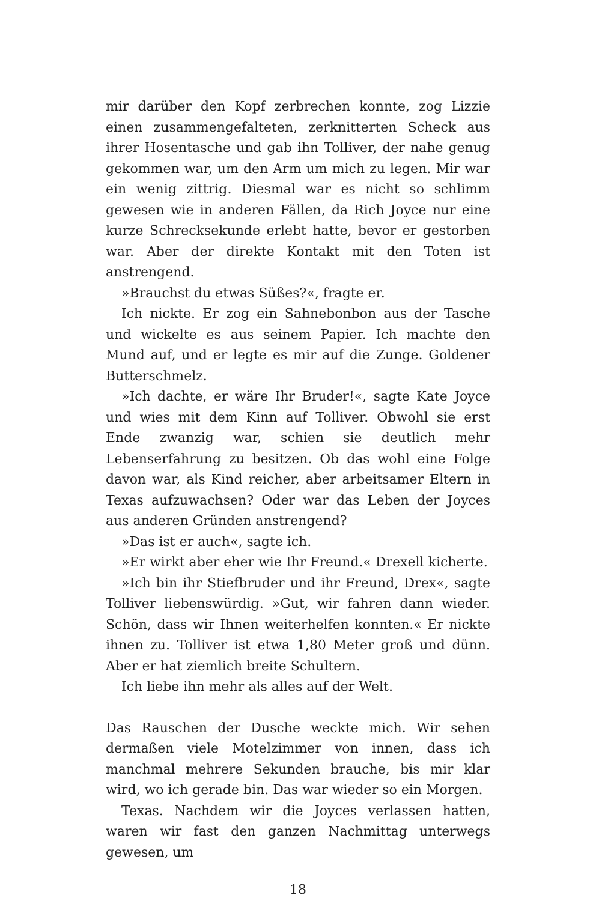mir darüber den Kopf zerbrechen konnte, zog Lizzie einen zusammengefalteten, zerknitterten Scheck aus ihrer Hosentasche und gab ihn Tolliver, der nahe genug gekommen war, um den Arm um mich zu legen. Mir war ein wenig zittrig. Diesmal war es nicht so schlimm gewesen wie in anderen Fällen, da Rich Joyce nur eine kurze Schrecksekunde erlebt hatte, bevor er gestorben war. Aber der direkte Kontakt mit den Toten ist anstrengend.
»Brauchst du etwas Süßes?«, fragte er.
Ich nickte. Er zog ein Sahnebonbon aus der Tasche und wickelte es aus seinem Papier. Ich machte den Mund auf, und er legte es mir auf die Zunge. Goldener Butterschmelz.
»Ich dachte, er wäre Ihr Bruder!«, sagte Kate Joyce und wies mit dem Kinn auf Tolliver. Obwohl sie erst Ende zwanzig war, schien sie deutlich mehr Lebenserfahrung zu besitzen. Ob das wohl eine Folge davon war, als Kind reicher, aber arbeitsamer Eltern in Texas aufzuwachsen? Oder war das Leben der Joyces aus anderen Gründen anstrengend?
»Das ist er auch«, sagte ich.
»Er wirkt aber eher wie Ihr Freund.« Drexell kicherte.
»Ich bin ihr Stiefbruder und ihr Freund, Drex«, sagte Tolliver liebenswürdig. »Gut, wir fahren dann wieder. Schön, dass wir Ihnen weiterhelfen konnten.« Er nickte ihnen zu. Tolliver ist etwa 1,80 Meter groß und dünn. Aber er hat ziemlich breite Schultern.
Ich liebe ihn mehr als alles auf der Welt.
Das Rauschen der Dusche weckte mich. Wir sehen dermaßen viele Motelzimmer von innen, dass ich manchmal mehrere Sekunden brauche, bis mir klar wird, wo ich gerade bin. Das war wieder so ein Morgen.
Texas. Nachdem wir die Joyces verlassen hatten, waren wir fast den ganzen Nachmittag unterwegs gewesen, um
18